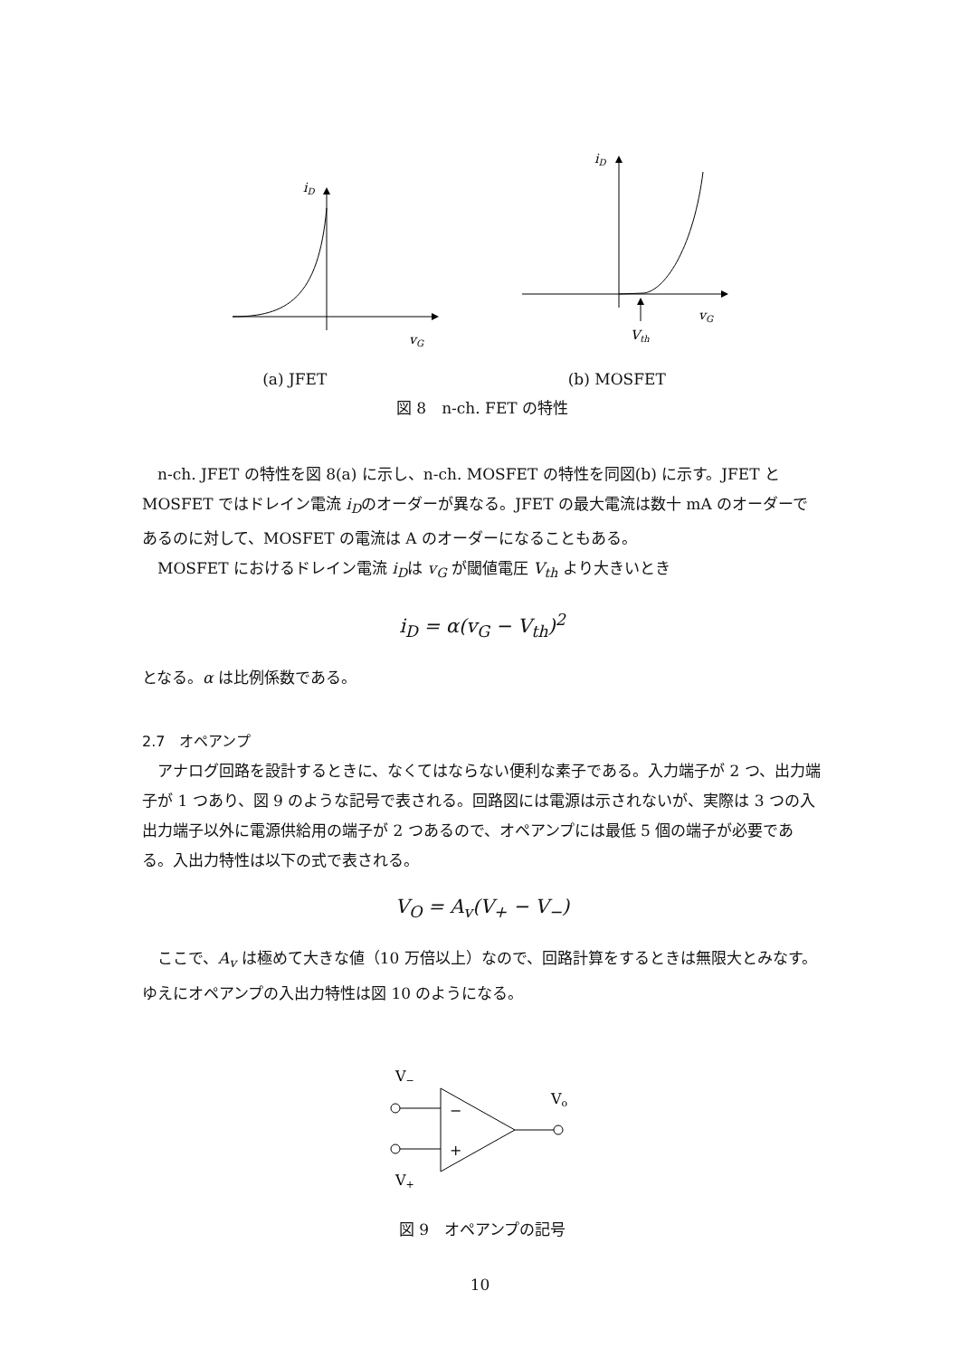iD
vG
iD
vG
Vth
(a) JFET (b) MOSFET
図 8　n-ch. FET の特性
n-ch. JFET の特性を図 8(a) に示し、n-ch. MOSFET の特性を同図(b) に示す。JFET と MOSFET ではドレイン電流 i<sub>D</sub>のオーダーが異なる。JFET の最大電流は数十 mA のオーダーであるのに対して、MOSFET の電流は A のオーダーになることもある。
MOSFET におけるドレイン電流 i<sub>D</sub>は v<sub>G</sub> が閾値電圧 V<sub>th</sub> より大きいとき
i<sub>D</sub> = α(v<sub>G</sub> − V<sub>th</sub>)<sup>2</sup>
となる。α は比例係数である。
2.7　オペアンプ
アナログ回路を設計するときに、なくてはならない便利な素子である。入力端子が 2 つ、出力端子が 1 つあり、図 9 のような記号で表される。回路図には電源は示されないが、実際は 3 つの入出力端子以外に電源供給用の端子が 2 つあるので、オペアンプには最低 5 個の端子が必要である。入出力特性は以下の式で表される。
V<sub>O</sub> = A<sub>v</sub>(V<sub>+</sub> − V<sub>−</sub>)
ここで、A<sub>v</sub> は極めて大きな値（10 万倍以上）なので、回路計算をするときは無限大とみなす。ゆえにオペアンプの入出力特性は図 10 のようになる。
V−
V+
Vo
−
+
図 9　オペアンプの記号
10